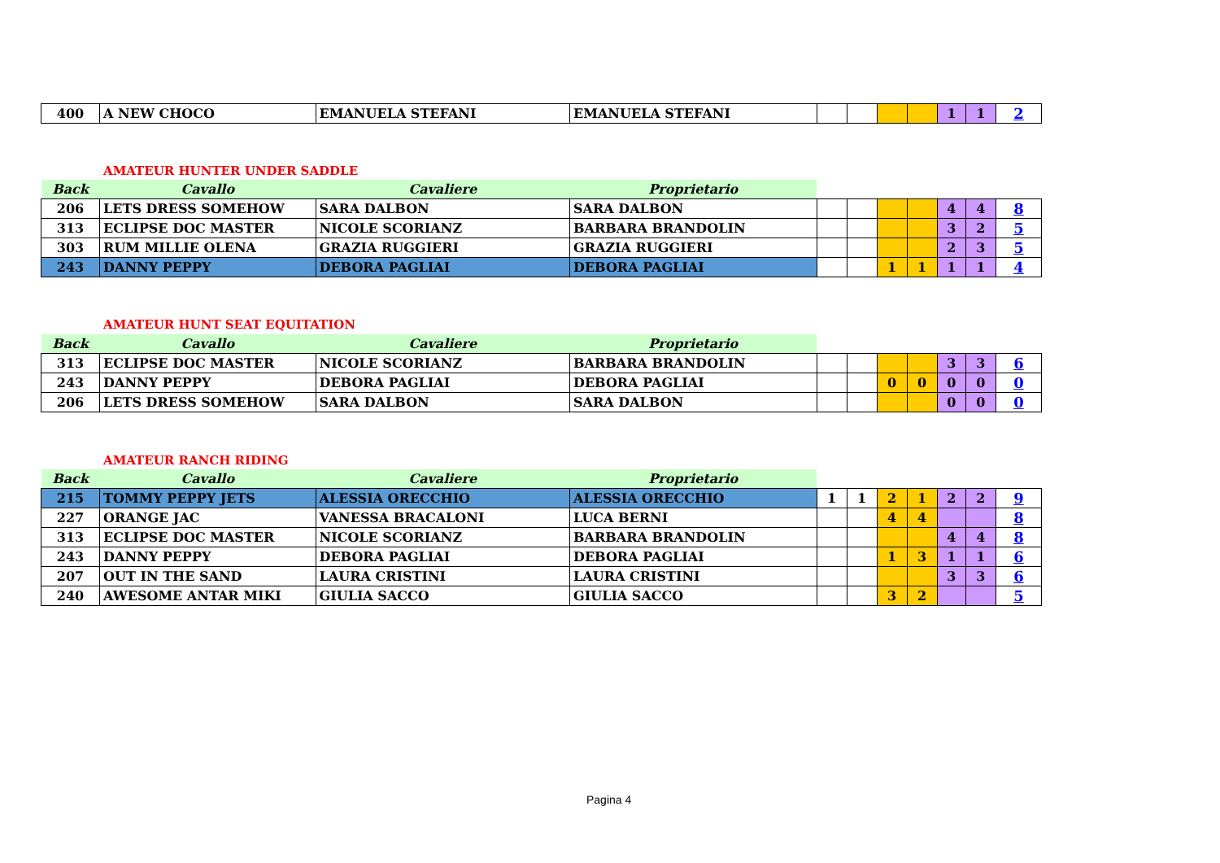| 400 | A NEW CHOCO | EMANUELA STEFANI | EMANUELA STEFANI | | | | | 1 | 1 | 2 |
AMATEUR HUNTER UNDER SADDLE
| Back | Cavallo | Cavaliere | Proprietario | | | | | | | |
| --- | --- | --- | --- | --- | --- | --- | --- | --- | --- | --- |
| 206 | LETS DRESS SOMEHOW | SARA DALBON | SARA DALBON | | | | | 4 | 4 | 8 |
| 313 | ECLIPSE DOC MASTER | NICOLE SCORIANZ | BARBARA BRANDOLIN | | | | | 3 | 2 | 5 |
| 303 | RUM MILLIE OLENA | GRAZIA RUGGIERI | GRAZIA RUGGIERI | | | | | 2 | 3 | 5 |
| 243 | DANNY PEPPY | DEBORA PAGLIAI | DEBORA PAGLIAI | | | 1 | 1 | 1 | 1 | 4 |
AMATEUR HUNT SEAT EQUITATION
| Back | Cavallo | Cavaliere | Proprietario | | | | | | | |
| --- | --- | --- | --- | --- | --- | --- | --- | --- | --- | --- |
| 313 | ECLIPSE DOC MASTER | NICOLE SCORIANZ | BARBARA BRANDOLIN | | | | | 3 | 3 | 6 |
| 243 | DANNY PEPPY | DEBORA PAGLIAI | DEBORA PAGLIAI | | | 0 | 0 | 0 | 0 | 0 |
| 206 | LETS DRESS SOMEHOW | SARA DALBON | SARA DALBON | | | | | 0 | 0 | 0 |
AMATEUR RANCH RIDING
| Back | Cavallo | Cavaliere | Proprietario | | | | | | | |
| --- | --- | --- | --- | --- | --- | --- | --- | --- | --- | --- |
| 215 | TOMMY PEPPY JETS | ALESSIA ORECCHIO | ALESSIA ORECCHIO | 1 | 1 | 2 | 1 | 2 | 2 | 9 |
| 227 | ORANGE JAC | VANESSA BRACALONI | LUCA BERNI | | | 4 | 4 | | | 8 |
| 313 | ECLIPSE DOC MASTER | NICOLE SCORIANZ | BARBARA BRANDOLIN | | | | | 4 | 4 | 8 |
| 243 | DANNY PEPPY | DEBORA PAGLIAI | DEBORA PAGLIAI | | | 1 | 3 | 1 | 1 | 6 |
| 207 | OUT IN THE SAND | LAURA CRISTINI | LAURA CRISTINI | | | | | 3 | 3 | 6 |
| 240 | AWESOME ANTAR MIKI | GIULIA SACCO | GIULIA SACCO | | | 3 | 2 | | | 5 |
Pagina 4